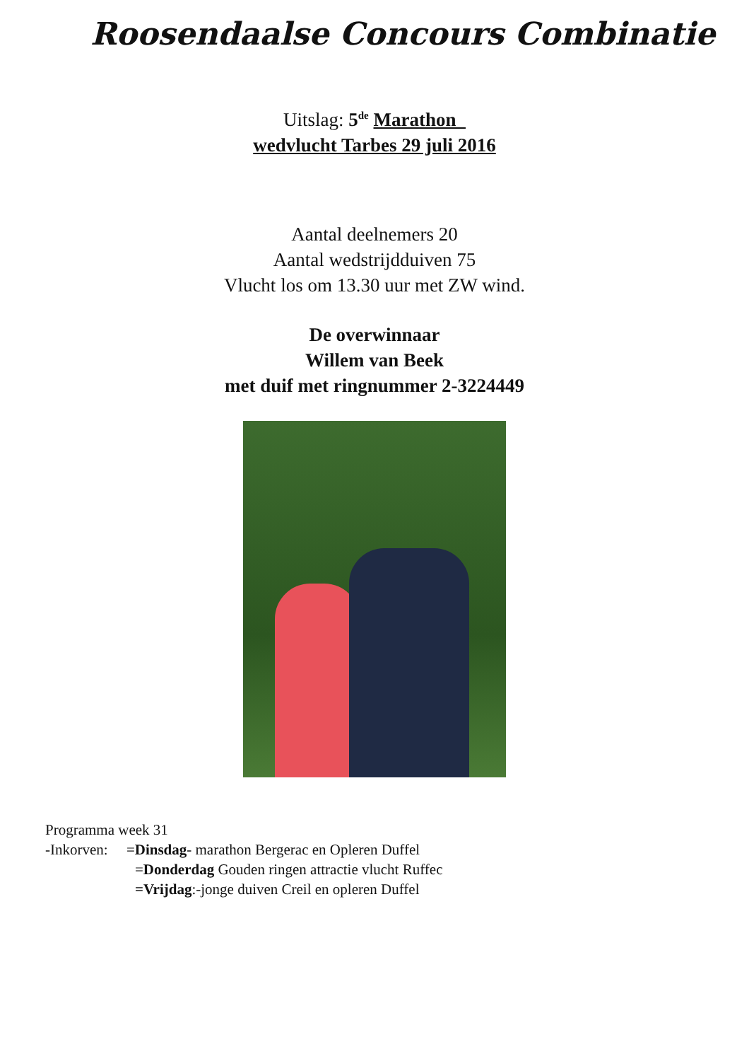Roosendaalse Concours Combinatie
Uitslag: 5<sup>de</sup> Marathon
wedvlucht Tarbes 29 juli 2016
Aantal deelnemers 20
Aantal wedstrijdduiven 75
Vlucht los om 13.30 uur met ZW wind.
De overwinnaar
Willem van Beek
met duif met ringnummer 2-3224449
Programma week 31
-Inkorven: =Dinsdag- marathon Bergerac en Opleren Duffel
=Donderdag Gouden ringen attractie vlucht Ruffec
=Vrijdag:-jonge duiven Creil en opleren Duffel